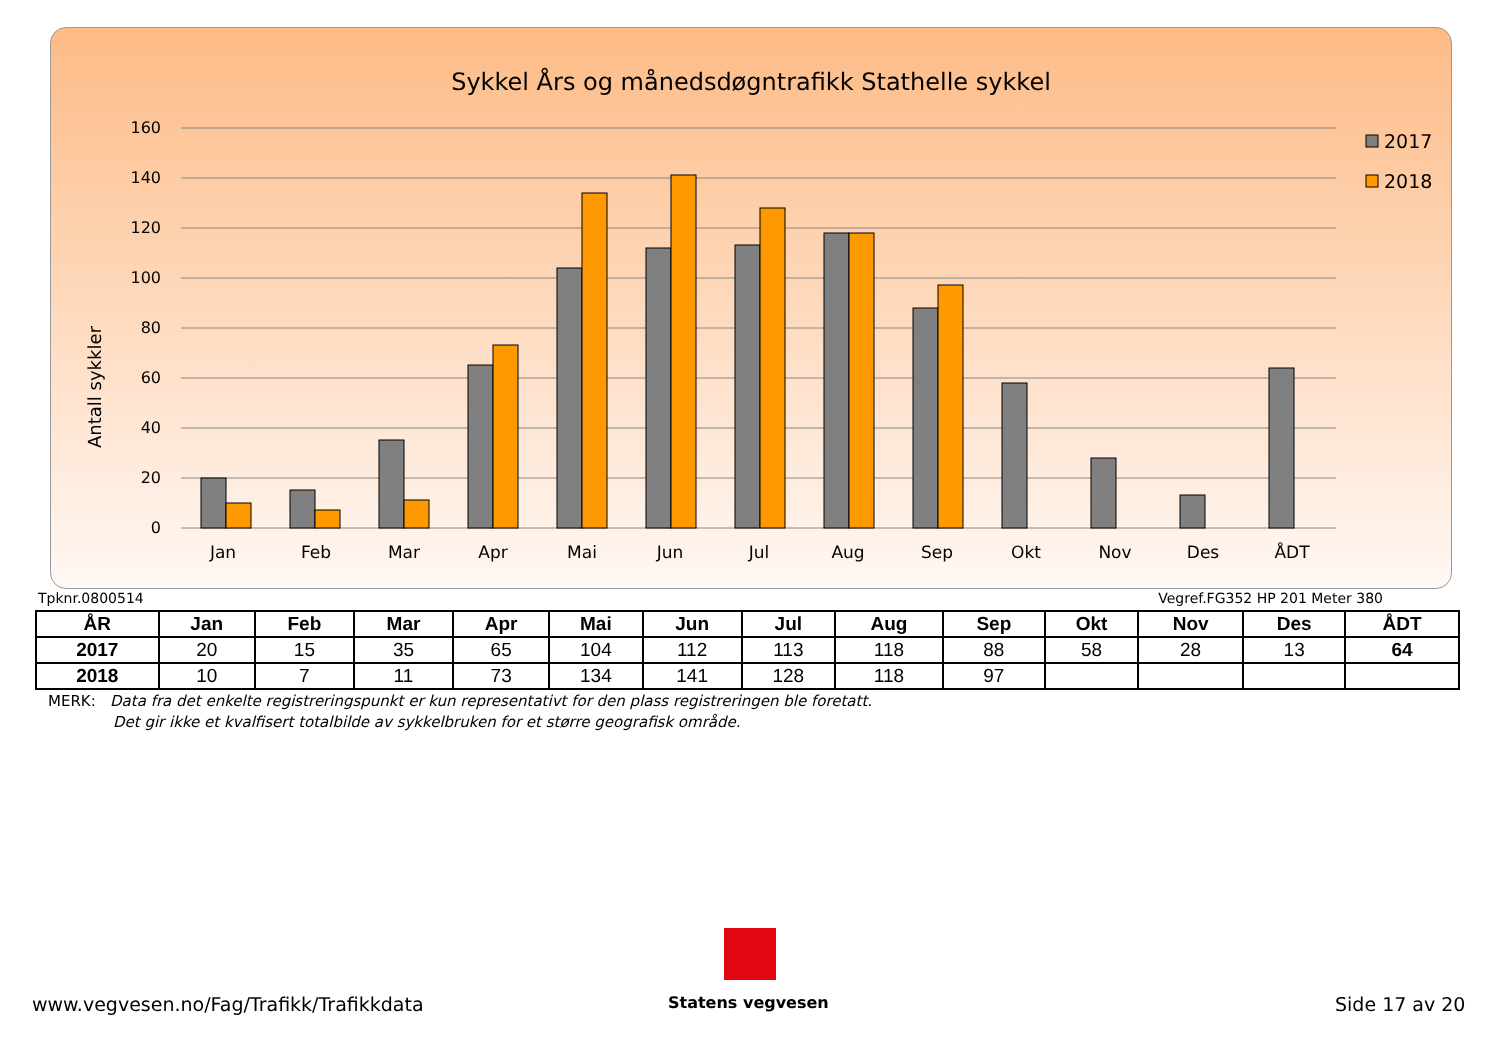Sykkel Års og månedsdøgntrafikk Stathelle sykkel
Antall sykkler
160
140
120
100
80
60
40
20
0
Jan
Feb
Mar
Apr
Mai
Jun
Jul
Aug
Sep
Okt
Nov
Des
ÅDT
2017
2018
Tpknr.0800514 Vegref.FG352 HP 201 Meter 380
| ÅR | Jan | Feb | Mar | Apr | Mai | Jun | Jul | Aug | Sep | Okt | Nov | Des | ÅDT |
| --- | --- | --- | --- | --- | --- | --- | --- | --- | --- | --- | --- | --- | --- |
| 2017 | 20 | 15 | 35 | 65 | 104 | 112 | 113 | 118 | 88 | 58 | 28 | 13 | 64 |
| 2018 | 10 | 7 | 11 | 73 | 134 | 141 | 128 | 118 | 97 | | | | |
MERK: Data fra det enkelte registreringspunkt er kun representativt for den plass registreringen ble foretatt.
Det gir ikke et kvalfisert totalbilde av sykkelbruken for et større geografisk område.
www.vegvesen.no/Fag/Trafikk/Trafikkdata
Statens vegvesen Side 17 av 20